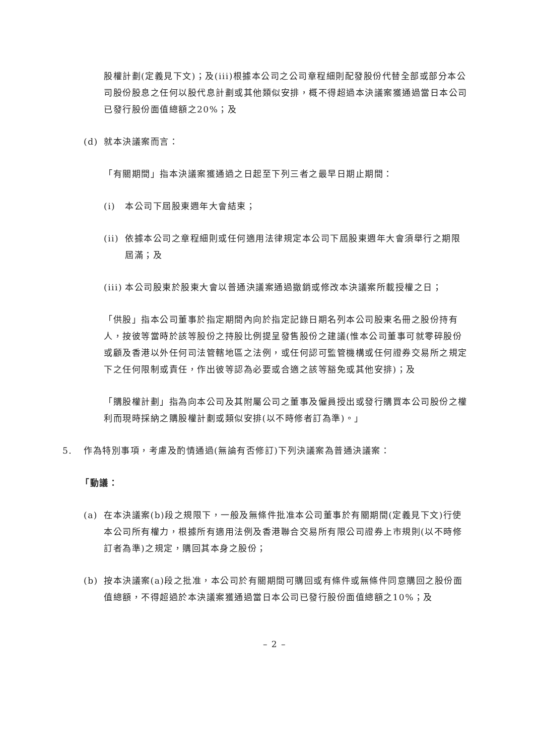股權計劃(定義見下文)；及(iii)根據本公司之公司章程細則配發股份代替全部或部分本公司股份股息之任何以股代息計劃或其他類似安排，概不得超過本決議案獲通過當日本公司已發行股份面值總額之20%；及
(d) 就本決議案而言：
「有關期間」指本決議案獲通過之日起至下列三者之最早日期止期間：
(i) 本公司下屆股東週年大會結束；
(ii) 依據本公司之章程細則或任何適用法律規定本公司下屆股東週年大會須舉行之期限屆滿；及
(iii) 本公司股東於股東大會以普通決議案通過撤銷或修改本決議案所載授權之日；
「供股」指本公司董事於指定期間內向於指定記錄日期名列本公司股東名冊之股份持有人，按彼等當時於該等股份之持股比例提呈發售股份之建議(惟本公司董事可就零碎股份或顧及香港以外任何司法管轄地區之法例，或任何認可監管機構或任何證券交易所之規定下之任何限制或責任，作出彼等認為必要或合適之該等豁免或其他安排)；及
「購股權計劃」指為向本公司及其附屬公司之董事及僱員授出或發行購買本公司股份之權利而現時採納之購股權計劃或類似安排(以不時修者訂為準)。」
5. 作為特別事項，考慮及酌情通過(無論有否修訂)下列決議案為普通決議案：
「動議：
(a) 在本決議案(b)段之規限下，一般及無條件批准本公司董事於有關期間(定義見下文)行使本公司所有權力，根據所有適用法例及香港聯合交易所有限公司證券上市規則(以不時修訂者為準)之規定，購回其本身之股份；
(b) 按本決議案(a)段之批准，本公司於有關期間可購回或有條件或無條件同意購回之股份面值總額，不得超過於本決議案獲通過當日本公司已發行股份面值總額之10%；及
– 2 –